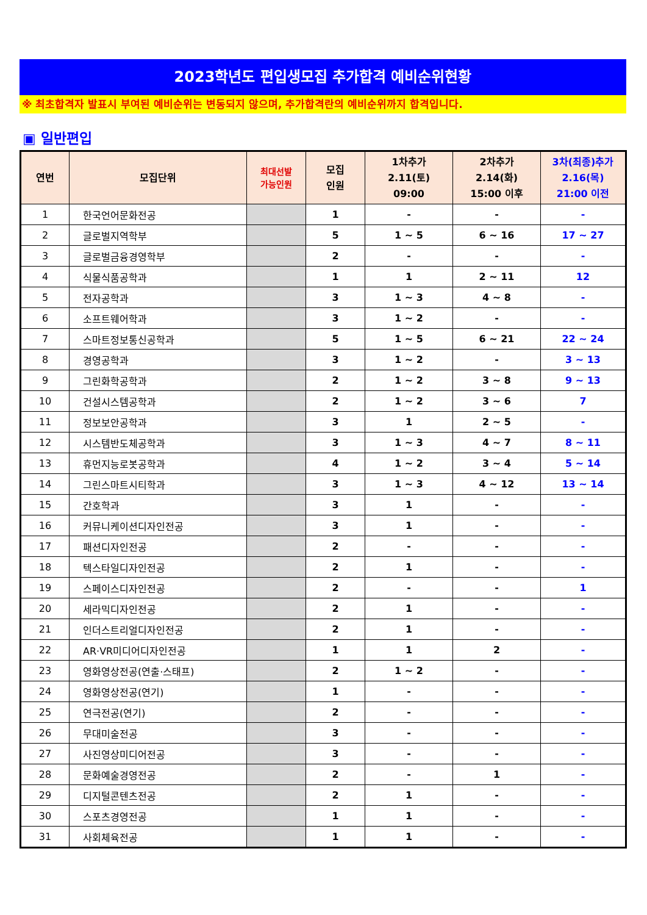2023학년도 편입생모집 추가합격 예비순위현황
※ 최초합격자 발표시 부여된 예비순위는 변동되지 않으며, 추가합격란의 예비순위까지 합격입니다.
▣ 일반편입
| 연번 | 모집단위 | 최대선발 가능인원 | 모집 인원 | 1차추가 2.11(토) 09:00 | 2차추가 2.14(화) 15:00 이후 | 3차(최종)추가 2.16(목) 21:00 이전 |
| --- | --- | --- | --- | --- | --- | --- |
| 1 | 한국언어문화전공 | | 1 | - | - | - |
| 2 | 글로벌지역학부 | | 5 | 1 ~ 5 | 6 ~ 16 | 17 ~ 27 |
| 3 | 글로벌금융경영학부 | | 2 | - | - | - |
| 4 | 식물식품공학과 | | 1 | 1 | 2 ~ 11 | 12 |
| 5 | 전자공학과 | | 3 | 1 ~ 3 | 4 ~ 8 | - |
| 6 | 소프트웨어학과 | | 3 | 1 ~ 2 | - | - |
| 7 | 스마트정보통신공학과 | | 5 | 1 ~ 5 | 6 ~ 21 | 22 ~ 24 |
| 8 | 경영공학과 | | 3 | 1 ~ 2 | - | 3 ~ 13 |
| 9 | 그린화학공학과 | | 2 | 1 ~ 2 | 3 ~ 8 | 9 ~ 13 |
| 10 | 건설시스템공학과 | | 2 | 1 ~ 2 | 3 ~ 6 | 7 |
| 11 | 정보보안공학과 | | 3 | 1 | 2 ~ 5 | - |
| 12 | 시스템반도체공학과 | | 3 | 1 ~ 3 | 4 ~ 7 | 8 ~ 11 |
| 13 | 휴먼지능로봇공학과 | | 4 | 1 ~ 2 | 3 ~ 4 | 5 ~ 14 |
| 14 | 그린스마트시티학과 | | 3 | 1 ~ 3 | 4 ~ 12 | 13 ~ 14 |
| 15 | 간호학과 | | 3 | 1 | - | - |
| 16 | 커뮤니케이션디자인전공 | | 3 | 1 | - | - |
| 17 | 패션디자인전공 | | 2 | - | - | - |
| 18 | 텍스타일디자인전공 | | 2 | 1 | - | - |
| 19 | 스페이스디자인전공 | | 2 | - | - | 1 |
| 20 | 세라믹디자인전공 | | 2 | 1 | - | - |
| 21 | 인더스트리얼디자인전공 | | 2 | 1 | - | - |
| 22 | AR·VR미디어디자인전공 | | 1 | 1 | 2 | - |
| 23 | 영화영상전공(연출·스태프) | | 2 | 1 ~ 2 | - | - |
| 24 | 영화영상전공(연기) | | 1 | - | - | - |
| 25 | 연극전공(연기) | | 2 | - | - | - |
| 26 | 무대미술전공 | | 3 | - | - | - |
| 27 | 사진영상미디어전공 | | 3 | - | - | - |
| 28 | 문화예술경영전공 | | 2 | - | 1 | - |
| 29 | 디지털콘텐츠전공 | | 2 | 1 | - | - |
| 30 | 스포츠경영전공 | | 1 | 1 | - | - |
| 31 | 사회체육전공 | | 1 | 1 | - | - |